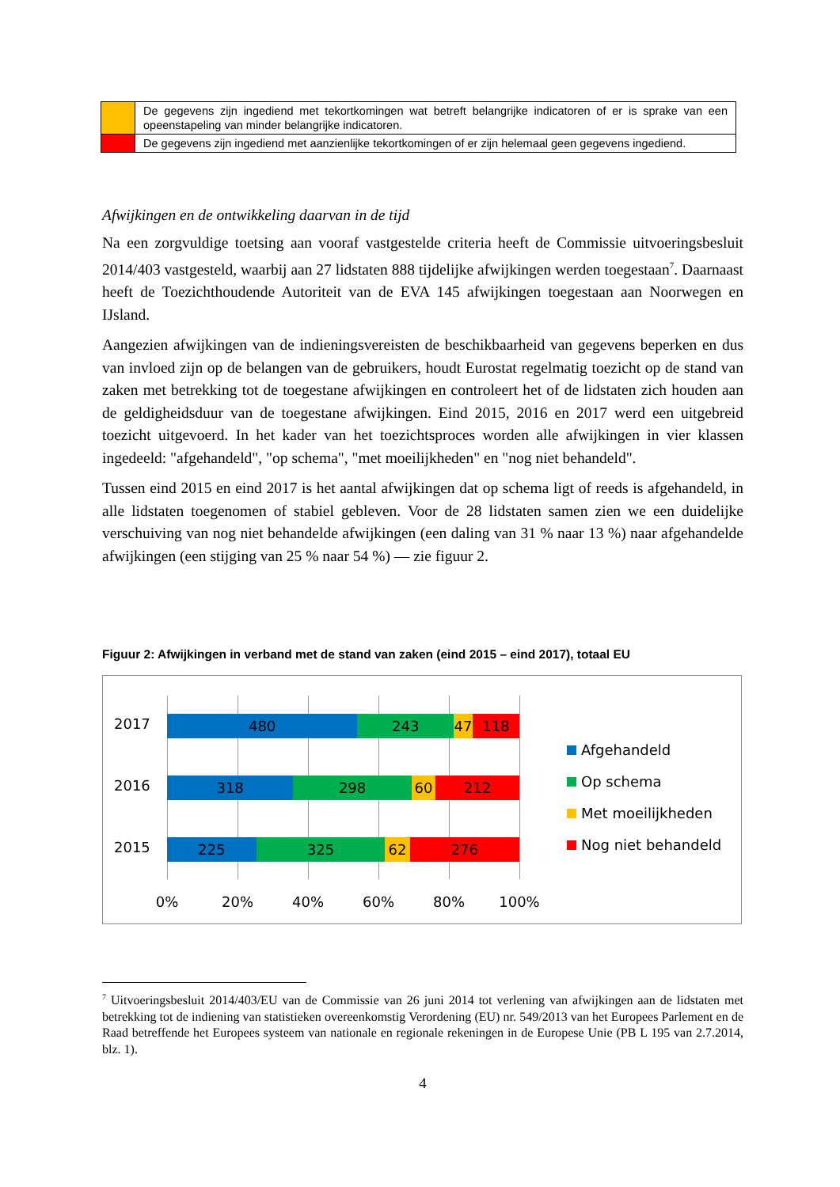| | De gegevens zijn ingediend met tekortkomingen wat betreft belangrijke indicatoren of er is sprake van een opeenstapeling van minder belangrijke indicatoren. |
| | De gegevens zijn ingediend met aanzienlijke tekortkomingen of er zijn helemaal geen gegevens ingediend. |
Afwijkingen en de ontwikkeling daarvan in de tijd
Na een zorgvuldige toetsing aan vooraf vastgestelde criteria heeft de Commissie uitvoeringsbesluit 2014/403 vastgesteld, waarbij aan 27 lidstaten 888 tijdelijke afwijkingen werden toegestaan<sup>7</sup>. Daarnaast heeft de Toezichthoudende Autoriteit van de EVA 145 afwijkingen toegestaan aan Noorwegen en IJsland.
Aangezien afwijkingen van de indieningsvereisten de beschikbaarheid van gegevens beperken en dus van invloed zijn op de belangen van de gebruikers, houdt Eurostat regelmatig toezicht op de stand van zaken met betrekking tot de toegestane afwijkingen en controleert het of de lidstaten zich houden aan de geldigheidsduur van de toegestane afwijkingen. Eind 2015, 2016 en 2017 werd een uitgebreid toezicht uitgevoerd. In het kader van het toezichtsproces worden alle afwijkingen in vier klassen ingedeeld: "afgehandeld", "op schema", "met moeilijkheden" en "nog niet behandeld".
Tussen eind 2015 en eind 2017 is het aantal afwijkingen dat op schema ligt of reeds is afgehandeld, in alle lidstaten toegenomen of stabiel gebleven. Voor de 28 lidstaten samen zien we een duidelijke verschuiving van nog niet behandelde afwijkingen (een daling van 31 % naar 13 %) naar afgehandelde afwijkingen (een stijging van 25 % naar 54 %) — zie figuur 2.
Figuur 2: Afwijkingen in verband met de stand van zaken (eind 2015 – eind 2017), totaal EU
2017
2016
2015
480 243 47 118
318 298 60 212
225 325 62 276
0% 20% 40% 60% 80% 100%
Afgehandeld
Op schema
Met moeilijkheden
Nog niet behandeld
<sup>7</sup> Uitvoeringsbesluit 2014/403/EU van de Commissie van 26 juni 2014 tot verlening van afwijkingen aan de lidstaten met betrekking tot de indiening van statistieken overeenkomstig Verordening (EU) nr. 549/2013 van het Europees Parlement en de Raad betreffende het Europees systeem van nationale en regionale rekeningen in de Europese Unie (PB L 195 van 2.7.2014, blz. 1).
4